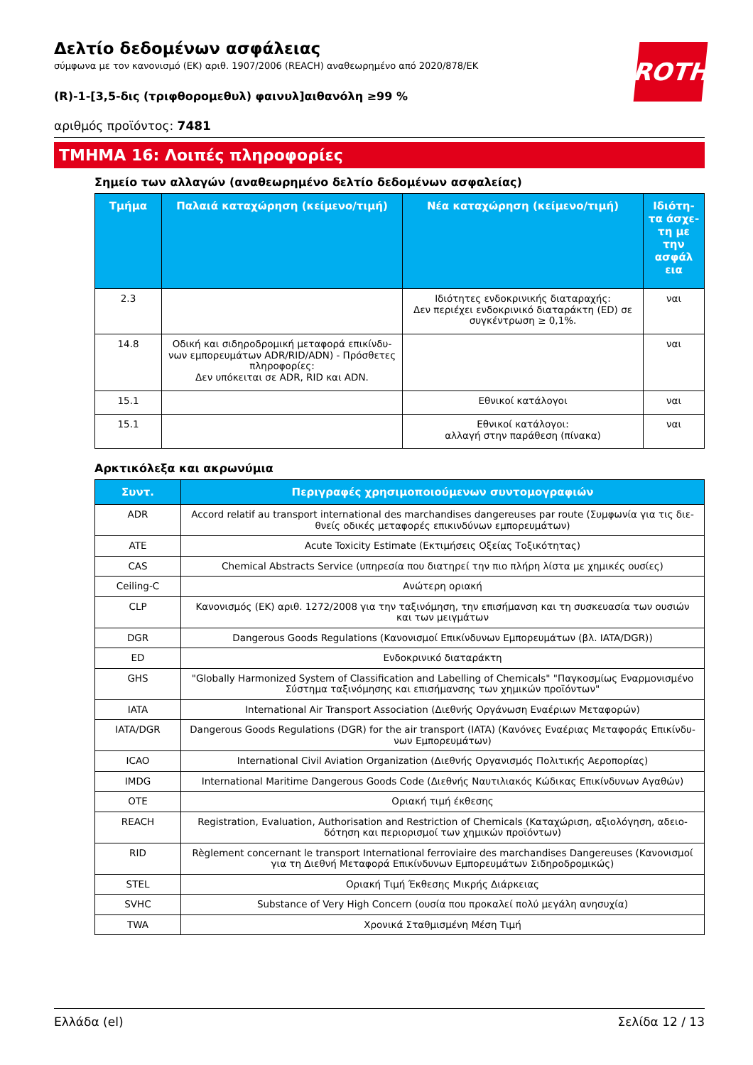ROTH
Δελτίο δεδομένων ασφάλειας
σύμφωνα με τον κανονισμό (ΕΚ) αριθ. 1907/2006 (REACH) αναθεωρημένο από 2020/878/ΕΚ
(R)-1-[3,5-δις (τριφθορομεθυλ) φαινυλ]αιθανόλη ≥99 %
αριθμός προϊόντος: 7481
ΤΜΗΜΑ 16: Λοιπές πληροφορίες
Σημείο των αλλαγών (αναθεωρημένο δελτίο δεδομένων ασφαλείας)
| Τμήμα | Παλαιά καταχώρηση (κείμενο/τιμή) | Νέα καταχώρηση (κείμενο/τιμή) | Ιδιότη-τα άσχε-τη με την ασφάλ εια |
| --- | --- | --- | --- |
| 2.3 | | Ιδιότητες ενδοκρινικής διαταραχής: Δεν περιέχει ενδοκρινικό διαταράκτη (ED) σε συγκέντρωση ≥ 0,1%. | ναι |
| 14.8 | Οδική και σιδηροδρομική μεταφορά επικίνδυ-νων εμπορευμάτων ADR/RID/ADN) - Πρόσθετες πληροφορίες: Δεν υπόκειται σε ADR, RID και ADN. | | ναι |
| 15.1 | | Εθνικοί κατάλογοι | ναι |
| 15.1 | | Εθνικοί κατάλογοι: αλλαγή στην παράθεση (πίνακα) | ναι |
Αρκτικόλεξα και ακρωνύμια
| Συντ. | Περιγραφές χρησιμοποιούμενων συντομογραφιών |
| --- | --- |
| ADR | Accord relatif au transport international des marchandises dangereuses par route (Συμφωνία για τις διε-θνείς οδικές μεταφορές επικινδύνων εμπορευμάτων) |
| ATE | Acute Toxicity Estimate (Εκτιμήσεις Οξείας Τοξικότητας) |
| CAS | Chemical Abstracts Service (υπηρεσία που διατηρεί την πιο πλήρη λίστα με χημικές ουσίες) |
| Ceiling-C | Ανώτερη οριακή |
| CLP | Κανονισμός (ΕΚ) αριθ. 1272/2008 για την ταξινόμηση, την επισήμανση και τη συσκευασία των ουσιών και των μειγμάτων |
| DGR | Dangerous Goods Regulations (Κανονισμοί Επικίνδυνων Εμπορευμάτων (βλ. IATA/DGR)) |
| ED | Ενδοκρινικό διαταράκτη |
| GHS | "Globally Harmonized System of Classification and Labelling of Chemicals" "Παγκοσμίως Εναρμονισμένο Σύστημα ταξινόμησης και επισήμανσης των χημικών προϊόντων" |
| IATA | International Air Transport Association (Διεθνής Οργάνωση Εναέριων Μεταφορών) |
| IATA/DGR | Dangerous Goods Regulations (DGR) for the air transport (IATA) (Κανόνες Εναέριας Μεταφοράς Επικίνδυ-νων Εμπορευμάτων) |
| ICAO | International Civil Aviation Organization (Διεθνής Οργανισμός Πολιτικής Αεροπορίας) |
| IMDG | International Maritime Dangerous Goods Code (Διεθνής Ναυτιλιακός Κώδικας Επικίνδυνων Αγαθών) |
| OTE | Οριακή τιμή έκθεσης |
| REACH | Registration, Evaluation, Authorisation and Restriction of Chemicals (Καταχώριση, αξιολόγηση, αδειο-δότηση και περιορισμοί των χημικών προϊόντων) |
| RID | Règlement concernant le transport International ferroviaire des marchandises Dangereuses (Κανονισμοί για τη Διεθνή Μεταφορά Επικίνδυνων Εμπορευμάτων Σιδηροδρομικώς) |
| STEL | Οριακή Τιμή Έκθεσης Μικρής Διάρκειας |
| SVHC | Substance of Very High Concern (ουσία που προκαλεί πολύ μεγάλη ανησυχία) |
| TWA | Χρονικά Σταθμισμένη Μέση Τιμή |
Ελλάδα (el) Σελίδα 12 / 13